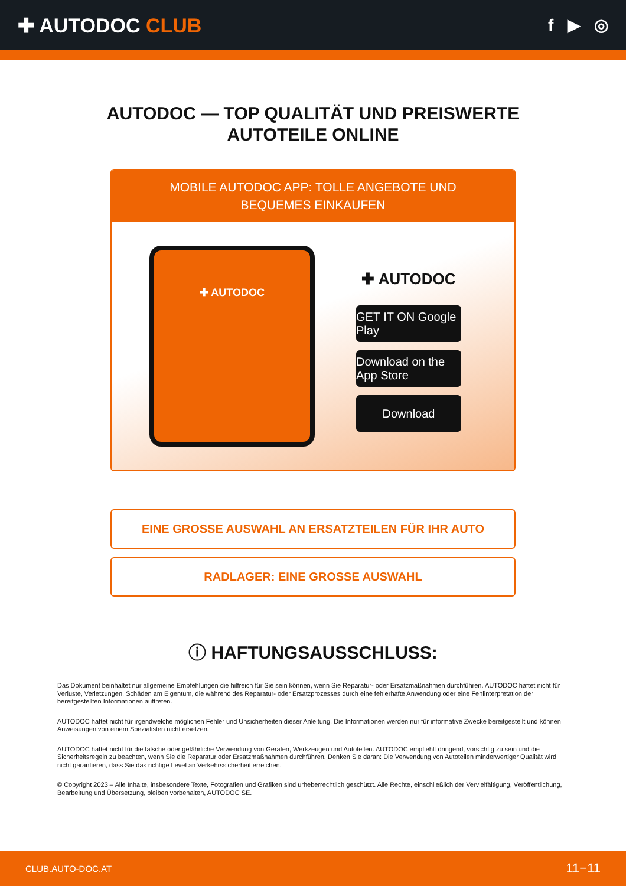✚ AUTODOC CLUB
f ▶ ◎
AUTODOC — TOP QUALITÄT UND PREISWERTE
AUTOTEILE ONLINE
MOBILE AUTODOC APP: TOLLE ANGEBOTE UND BEQUEMES EINKAUFEN
✚ AUTODOC
✚ AUTODOC
GET IT ON Google Play
Download on the App Store
Download
EINE GROSSE AUSWAHL AN ERSATZTEILEN FÜR IHR AUTO
RADLAGER: EINE GROSSE AUSWAHL
ⓘ HAFTUNGSAUSSCHLUSS:
Das Dokument beinhaltet nur allgemeine Empfehlungen die hilfreich für Sie sein können, wenn Sie Reparatur- oder Ersatzmaßnahmen durchführen. AUTODOC haftet nicht für Verluste, Verletzungen, Schäden am Eigentum, die während des Reparatur- oder Ersatzprozesses durch eine fehlerhafte Anwendung oder eine Fehlinterpretation der bereitgestellten Informationen auftreten.
AUTODOC haftet nicht für irgendwelche möglichen Fehler und Unsicherheiten dieser Anleitung. Die Informationen werden nur für informative Zwecke bereitgestellt und können Anweisungen von einem Spezialisten nicht ersetzen.
AUTODOC haftet nicht für die falsche oder gefährliche Verwendung von Geräten, Werkzeugen und Autoteilen. AUTODOC empfiehlt dringend, vorsichtig zu sein und die Sicherheitsregeln zu beachten, wenn Sie die Reparatur oder Ersatzmaßnahmen durchführen. Denken Sie daran: Die Verwendung von Autoteilen minderwertiger Qualität wird nicht garantieren, dass Sie das richtige Level an Verkehrssicherheit erreichen.
© Copyright 2023 – Alle Inhalte, insbesondere Texte, Fotografien und Grafiken sind urheberrechtlich geschützt. Alle Rechte, einschließlich der Vervielfältigung, Veröffentlichung, Bearbeitung und Übersetzung, bleiben vorbehalten, AUTODOC SE.
CLUB.AUTO-DOC.AT 11−11